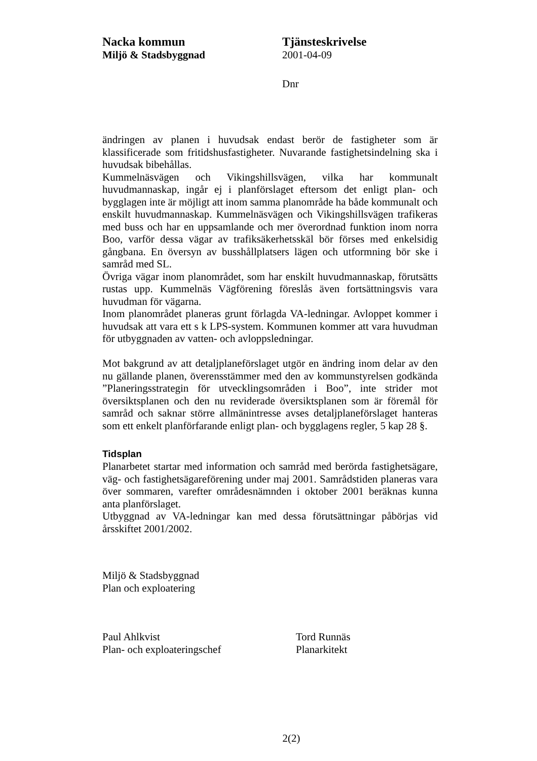Nacka kommun
Miljö & Stadsbyggnad
Tjänsteskrivelse
2001-04-09
Dnr
ändringen av planen i huvudsak endast berör de fastigheter som är klassificerade som fritidshusfastigheter. Nuvarande fastighetsindelning ska i huvudsak bibehållas.
Kummelnäsvägen och Vikingshillsvägen, vilka har kommunalt huvudmannaskap, ingår ej i planförslaget eftersom det enligt plan- och bygglagen inte är möjligt att inom samma planområde ha både kommunalt och enskilt huvudmannaskap. Kummelnäsvägen och Vikingshillsvägen trafikeras med buss och har en uppsamlande och mer överordnad funktion inom norra Boo, varför dessa vägar av trafiksäkerhetsskäl bör förses med enkelsidig gångbana. En översyn av busshållplatsers lägen och utformning bör ske i samråd med SL.
Övriga vägar inom planområdet, som har enskilt huvudmannaskap, förutsätts rustas upp. Kummelnäs Vägförening föreslås även fortsättningsvis vara huvudman för vägarna.
Inom planområdet planeras grunt förlagda VA-ledningar. Avloppet kommer i huvudsak att vara ett s k LPS-system. Kommunen kommer att vara huvudman för utbyggnaden av vatten- och avloppsledningar.
Mot bakgrund av att detaljplaneförslaget utgör en ändring inom delar av den nu gällande planen, överensstämmer med den av kommunstyrelsen godkända ”Planeringsstrategin för utvecklingsområden i Boo”, inte strider mot översiktsplanen och den nu reviderade översiktsplanen som är föremål för samråd och saknar större allmänintresse avses detaljplaneförslaget hanteras som ett enkelt planförfarande enligt plan- och bygglagens regler, 5 kap 28 §.
Tidsplan
Planarbetet startar med information och samråd med berörda fastighetsägare, väg- och fastighetsägareförening under maj 2001. Samrådstiden planeras vara över sommaren, varefter områdesnämnden i oktober 2001 beräknas kunna anta planförslaget.
Utbyggnad av VA-ledningar kan med dessa förutsättningar påbörjas vid årsskiftet 2001/2002.
Miljö & Stadsbyggnad
Plan och exploatering
Paul Ahlkvist
Plan- och exploateringschef
Tord Runnäs
Planarkitekt
2(2)